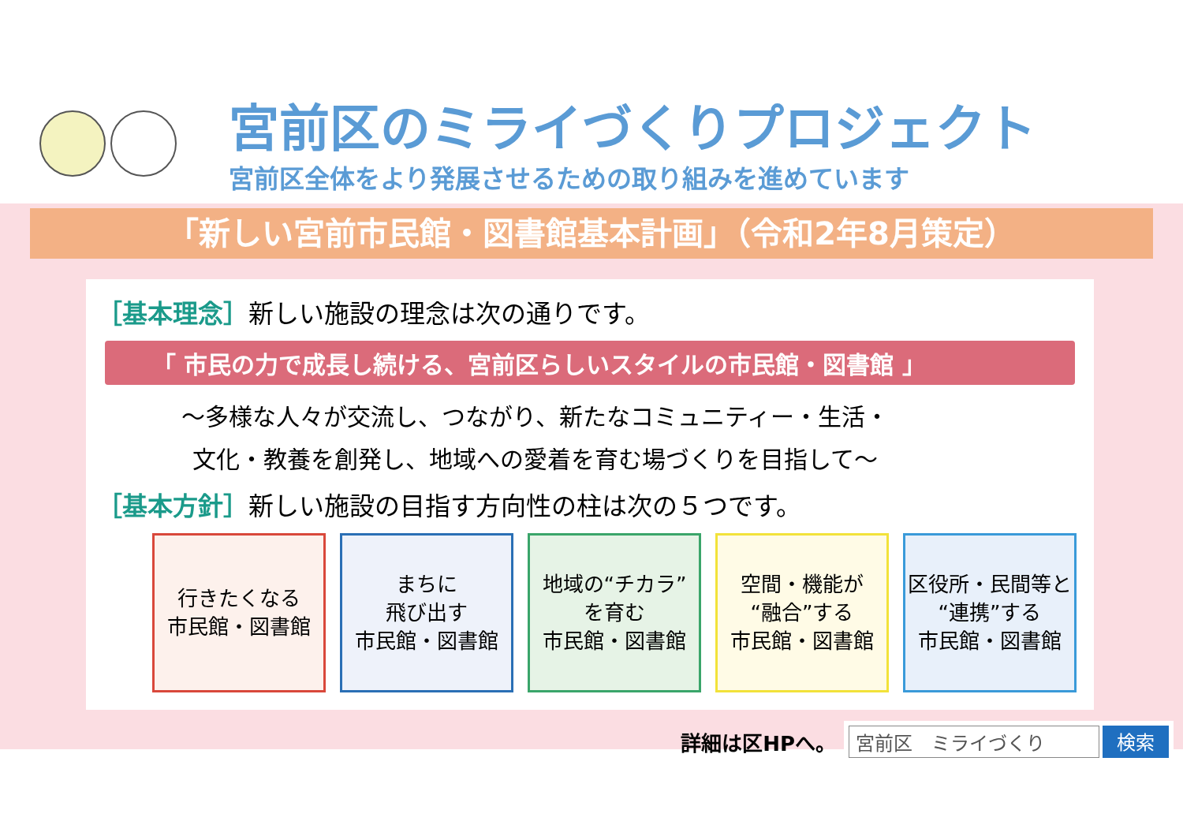宮前区のミライづくりプロジェクト
宮前区全体をより発展させるための取り組みを進めています
「新しい宮前市民館・図書館基本計画」（令和2年8月策定）
［基本理念］新しい施設の理念は次の通りです。
「 市民の力で成長し続ける、宮前区らしいスタイルの市民館・図書館 」
～多様な人々が交流し、つながり、新たなコミュニティー・生活・
文化・教養を創発し、地域への愛着を育む場づくりを目指して～
［基本方針］新しい施設の目指す方向性の柱は次の５つです。
行きたくなる
市民館・図書館
まちに
飛び出す
市民館・図書館
地域の“チカラ”
を育む
市民館・図書館
空間・機能が
“融合”する
市民館・図書館
区役所・民間等と
“連携”する
市民館・図書館
詳細は区HPへ。
宮前区　ミライづくり 検索